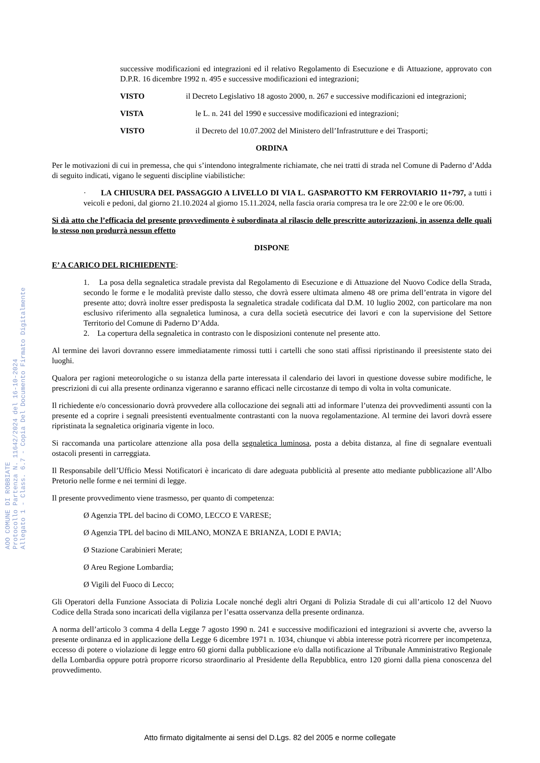AOO COMUNE DI ROBBIATE
Protocollo Partenza N. 11642/2024 del 16-10-2024
Allegato 1 - Class. 6.7 - Copia Del Documento Firmato Digitalmente
successive modificazioni ed integrazioni ed il relativo Regolamento di Esecuzione e di Attuazione, approvato con D.P.R. 16 dicembre 1992 n. 495 e successive modificazioni ed integrazioni;
VISTO il Decreto Legislativo 18 agosto 2000, n. 267 e successive modificazioni ed integrazioni;
VISTA le L. n. 241 del 1990 e successive modificazioni ed integrazioni;
VISTO il Decreto del 10.07.2002 del Ministero dell’Infrastrutture e dei Trasporti;
ORDINA
Per le motivazioni di cui in premessa, che qui s’intendono integralmente richiamate, che nei tratti di strada nel Comune di Paderno d’Adda di seguito indicati, vigano le seguenti discipline viabilistiche:
· LA CHIUSURA DEL PASSAGGIO A LIVELLO DI VIA L. GASPAROTTO KM FERROVIARIO 11+797, a tutti i veicoli e pedoni, dal giorno 21.10.2024 al giorno 15.11.2024, nella fascia oraria compresa tra le ore 22:00 e le ore 06:00.
Si dà atto che l’efficacia del presente provvedimento è subordinata al rilascio delle prescritte autorizzazioni, in assenza delle quali lo stesso non produrrà nessun effetto
DISPONE
E’ A CARICO DEL RICHIEDENTE:
1. La posa della segnaletica stradale prevista dal Regolamento di Esecuzione e di Attuazione del Nuovo Codice della Strada, secondo le forme e le modalità previste dallo stesso, che dovrà essere ultimata almeno 48 ore prima dell’entrata in vigore del presente atto; dovrà inoltre esser predisposta la segnaletica stradale codificata dal D.M. 10 luglio 2002, con particolare ma non esclusivo riferimento alla segnaletica luminosa, a cura della società esecutrice dei lavori e con la supervisione del Settore Territorio del Comune di Paderno D’Adda.
2. La copertura della segnaletica in contrasto con le disposizioni contenute nel presente atto.
Al termine dei lavori dovranno essere immediatamente rimossi tutti i cartelli che sono stati affissi ripristinando il preesistente stato dei luoghi.
Qualora per ragioni meteorologiche o su istanza della parte interessata il calendario dei lavori in questione dovesse subire modifiche, le prescrizioni di cui alla presente ordinanza vigeranno e saranno efficaci nelle circostanze di tempo di volta in volta comunicate.
Il richiedente e/o concessionario dovrà provvedere alla collocazione dei segnali atti ad informare l’utenza dei provvedimenti assunti con la presente ed a coprire i segnali preesistenti eventualmente contrastanti con la nuova regolamentazione. Al termine dei lavori dovrà essere ripristinata la segnaletica originaria vigente in loco.
Si raccomanda una particolare attenzione alla posa della segnaletica luminosa, posta a debita distanza, al fine di segnalare eventuali ostacoli presenti in carreggiata.
Il Responsabile dell’Ufficio Messi Notificatori è incaricato di dare adeguata pubblicità al presente atto mediante pubblicazione all’Albo Pretorio nelle forme e nei termini di legge.
Il presente provvedimento viene trasmesso, per quanto di competenza:
Ø Agenzia TPL del bacino di COMO, LECCO E VARESE;
Ø Agenzia TPL del bacino di MILANO, MONZA E BRIANZA, LODI E PAVIA;
Ø Stazione Carabinieri Merate;
Ø Areu Regione Lombardia;
Ø Vigili del Fuoco di Lecco;
Gli Operatori della Funzione Associata di Polizia Locale nonché degli altri Organi di Polizia Stradale di cui all’articolo 12 del Nuovo Codice della Strada sono incaricati della vigilanza per l’esatta osservanza della presente ordinanza.
A norma dell’articolo 3 comma 4 della Legge 7 agosto 1990 n. 241 e successive modificazioni ed integrazioni si avverte che, avverso la presente ordinanza ed in applicazione della Legge 6 dicembre 1971 n. 1034, chiunque vi abbia interesse potrà ricorrere per incompetenza, eccesso di potere o violazione di legge entro 60 giorni dalla pubblicazione e/o dalla notificazione al Tribunale Amministrativo Regionale della Lombardia oppure potrà proporre ricorso straordinario al Presidente della Repubblica, entro 120 giorni dalla piena conoscenza del provvedimento.
Atto firmato digitalmente ai sensi del D.Lgs. 82 del 2005 e norme collegate